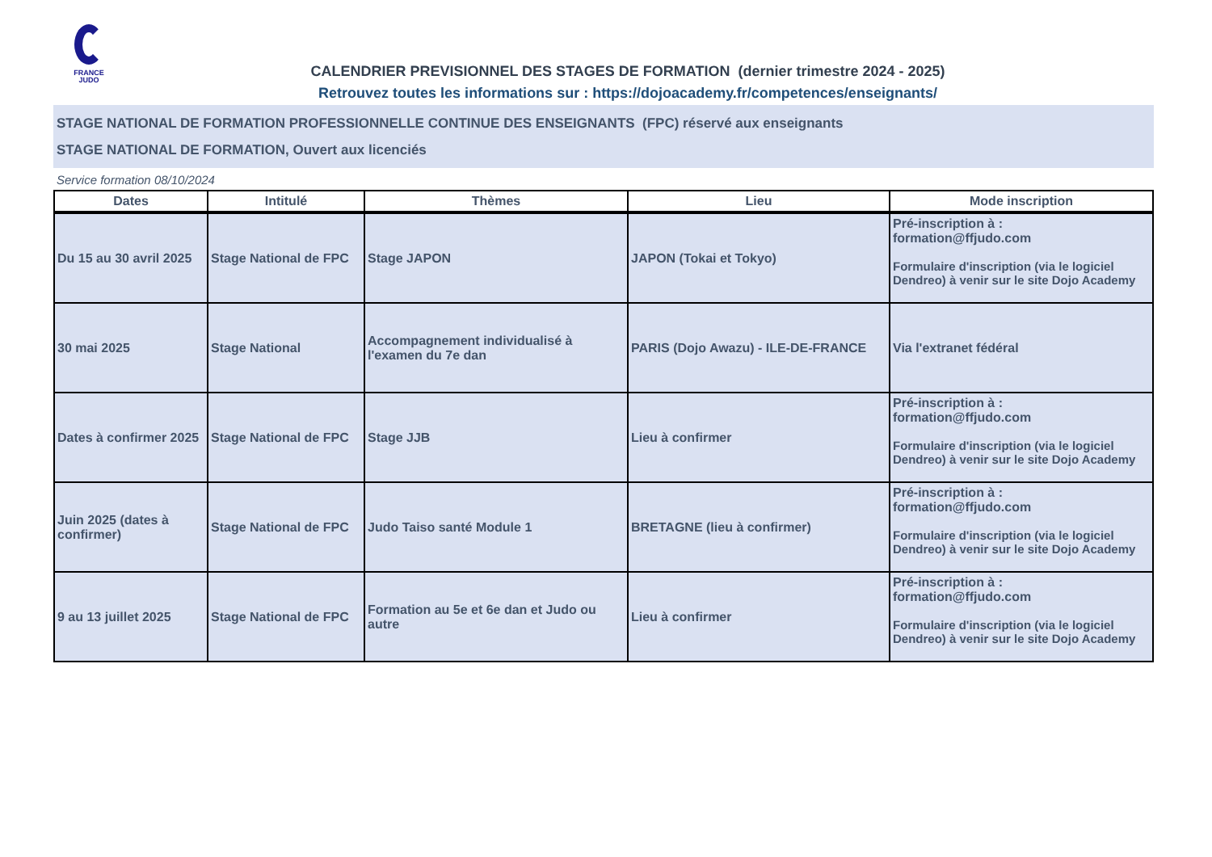FRANCE
JUDO
CALENDRIER PREVISIONNEL DES STAGES DE FORMATION (dernier trimestre 2024 - 2025)
Retrouvez toutes les informations sur : https://dojoacademy.fr/competences/enseignants/
STAGE NATIONAL DE FORMATION PROFESSIONNELLE CONTINUE DES ENSEIGNANTS (FPC) réservé aux enseignants
STAGE NATIONAL DE FORMATION, Ouvert aux licenciés
Service formation 08/10/2024
| Dates | Intitulé | Thèmes | Lieu | Mode inscription |
| --- | --- | --- | --- | --- |
| Du 15 au 30 avril 2025 | Stage National de FPC | Stage JAPON | JAPON (Tokai et Tokyo) | Pré-inscription à : formation@ffjudo.com Formulaire d'inscription (via le logiciel Dendreo) à venir sur le site Dojo Academy |
| 30 mai 2025 | Stage National | Accompagnement individualisé à l'examen du 7e dan | PARIS (Dojo Awazu) - ILE-DE-FRANCE | Via l'extranet fédéral |
| Dates à confirmer 2025 | Stage National de FPC | Stage JJB | Lieu à confirmer | Pré-inscription à : formation@ffjudo.com Formulaire d'inscription (via le logiciel Dendreo) à venir sur le site Dojo Academy |
| Juin 2025 (dates à confirmer) | Stage National de FPC | Judo Taiso santé Module 1 | BRETAGNE (lieu à confirmer) | Pré-inscription à : formation@ffjudo.com Formulaire d'inscription (via le logiciel Dendreo) à venir sur le site Dojo Academy |
| 9 au 13 juillet 2025 | Stage National de FPC | Formation au 5e et 6e dan et Judo ou autre | Lieu à confirmer | Pré-inscription à : formation@ffjudo.com Formulaire d'inscription (via le logiciel Dendreo) à venir sur le site Dojo Academy |